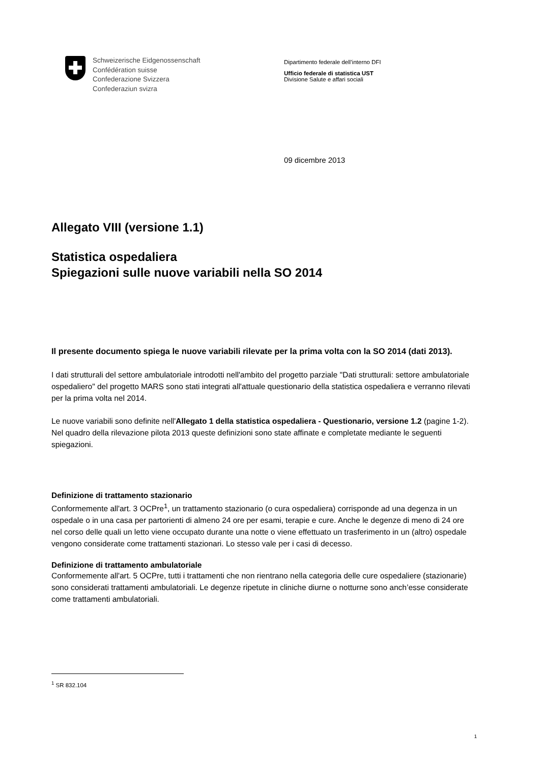Schweizerische Eidgenossenschaft
Confédération suisse
Confederazione Svizzera
Confederaziun svizra
Dipartimento federale dell’interno DFI
Ufficio federale di statistica UST
Divisione Salute e affari sociali
09 dicembre 2013
Allegato VIII (versione 1.1)
Statistica ospedaliera
Spiegazioni sulle nuove variabili nella SO 2014
Il presente documento spiega le nuove variabili rilevate per la prima volta con la SO 2014 (dati 2013).
I dati strutturali del settore ambulatoriale introdotti nell'ambito del progetto parziale "Dati strutturali: settore ambulatoriale ospedaliero" del progetto MARS sono stati integrati all'attuale questionario della statistica ospedaliera e verranno rilevati per la prima volta nel 2014.
Le nuove variabili sono definite nell'Allegato 1 della statistica ospedaliera - Questionario, versione 1.2 (pagine 1-2).
Nel quadro della rilevazione pilota 2013 queste definizioni sono state affinate e completate mediante le seguenti spiegazioni.
Definizione di trattamento stazionario
Conformemente all'art. 3 OCPre<sup>1</sup>, un trattamento stazionario (o cura ospedaliera) corrisponde ad una degenza in un ospedale o in una casa per partorienti di almeno 24 ore per esami, terapie e cure. Anche le degenze di meno di 24 ore nel corso delle quali un letto viene occupato durante una notte o viene effettuato un trasferimento in un (altro) ospedale vengono considerate come trattamenti stazionari. Lo stesso vale per i casi di decesso.
Definizione di trattamento ambulatoriale
Conformemente all'art. 5 OCPre, tutti i trattamenti che non rientrano nella categoria delle cure ospedaliere (stazionarie) sono considerati trattamenti ambulatoriali. Le degenze ripetute in cliniche diurne o notturne sono anch’esse considerate come trattamenti ambulatoriali.
<sup>1</sup> SR 832.104
1